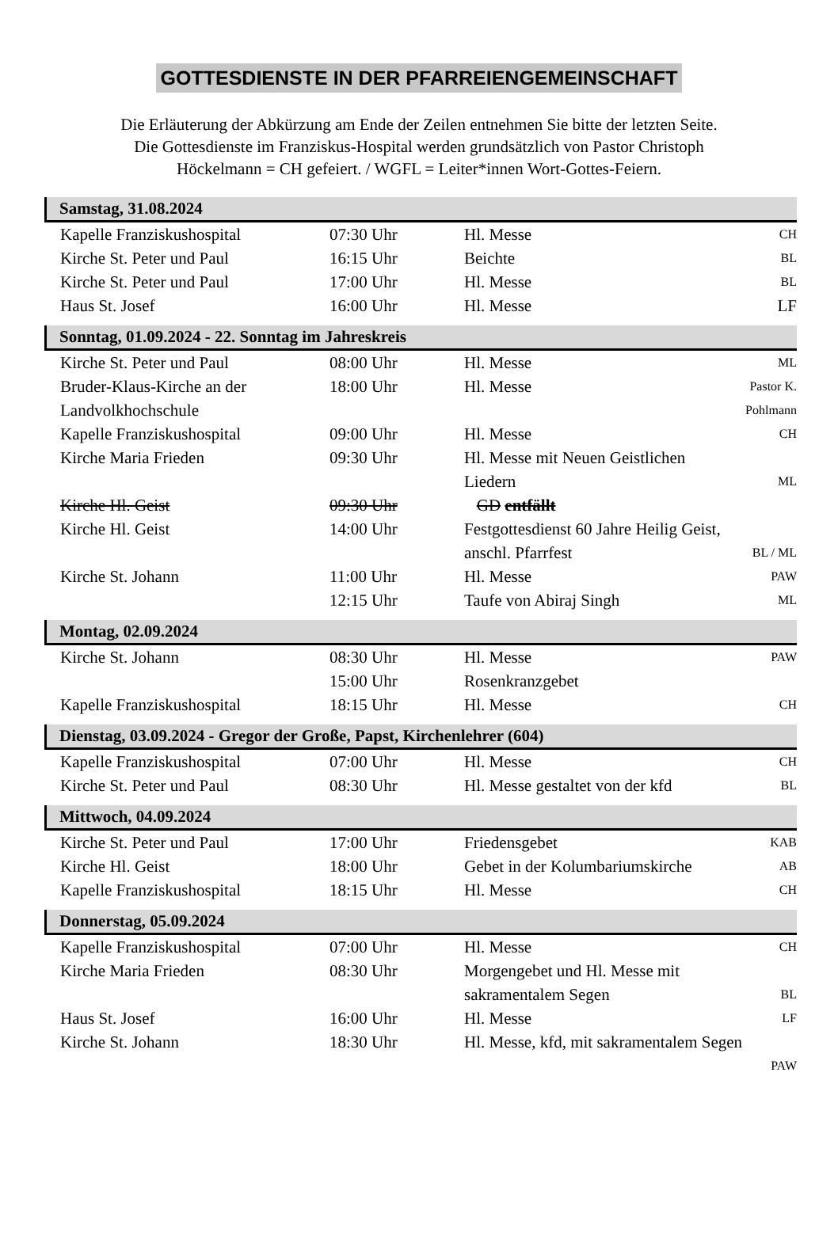GOTTESDIENSTE IN DER PFARREIENGEMEINSCHAFT
Die Erläuterung der Abkürzung am Ende der Zeilen entnehmen Sie bitte der letzten Seite.
Die Gottesdienste im Franziskus-Hospital werden grundsätzlich von Pastor Christoph
Höckelmann = CH gefeiert. / WGFL = Leiter*innen Wort-Gottes-Feiern.
Samstag, 31.08.2024
| Kapelle Franziskushospital | 07:30 Uhr | Hl. Messe | CH |
| Kirche St. Peter und Paul | 16:15 Uhr | Beichte | BL |
| Kirche St. Peter und Paul | 17:00 Uhr | Hl. Messe | BL |
| Haus St. Josef | 16:00 Uhr | Hl. Messe | LF |
Sonntag, 01.09.2024 - 22. Sonntag im Jahreskreis
| Kirche St. Peter und Paul | 08:00 Uhr | Hl. Messe | ML |
| Bruder-Klaus-Kirche an der Landvolkhochschule | 18:00 Uhr | Hl. Messe | Pastor K. Pohlmann |
| Kapelle Franziskushospital | 09:00 Uhr | Hl. Messe | CH |
| Kirche Maria Frieden | 09:30 Uhr | Hl. Messe mit Neuen Geistlichen Liedern | ML |
| Kirche Hl. Geist | 09:30 Uhr | GD entfällt | |
| Kirche Hl. Geist | 14:00 Uhr | Festgottesdienst 60 Jahre Heilig Geist, anschl. Pfarrfest | BL / ML |
| Kirche St. Johann | 11:00 Uhr | Hl. Messe | PAW |
| | 12:15 Uhr | Taufe von Abiraj Singh | ML |
Montag, 02.09.2024
| Kirche St. Johann | 08:30 Uhr | Hl. Messe | PAW |
| | 15:00 Uhr | Rosenkranzgebet | |
| Kapelle Franziskushospital | 18:15 Uhr | Hl. Messe | CH |
Dienstag, 03.09.2024 - Gregor der Große, Papst, Kirchenlehrer (604)
| Kapelle Franziskushospital | 07:00 Uhr | Hl. Messe | CH |
| Kirche St. Peter und Paul | 08:30 Uhr | Hl. Messe gestaltet von der kfd | BL |
Mittwoch, 04.09.2024
| Kirche St. Peter und Paul | 17:00 Uhr | Friedensgebet | KAB |
| Kirche Hl. Geist | 18:00 Uhr | Gebet in der Kolumbariumskirche | AB |
| Kapelle Franziskushospital | 18:15 Uhr | Hl. Messe | CH |
Donnerstag, 05.09.2024
| Kapelle Franziskushospital | 07:00 Uhr | Hl. Messe | CH |
| Kirche Maria Frieden | 08:30 Uhr | Morgengebet und Hl. Messe mit sakramentalem Segen | BL |
| Haus St. Josef | 16:00 Uhr | Hl. Messe | LF |
| Kirche St. Johann | 18:30 Uhr | Hl. Messe, kfd, mit sakramentalem Segen PAW | |